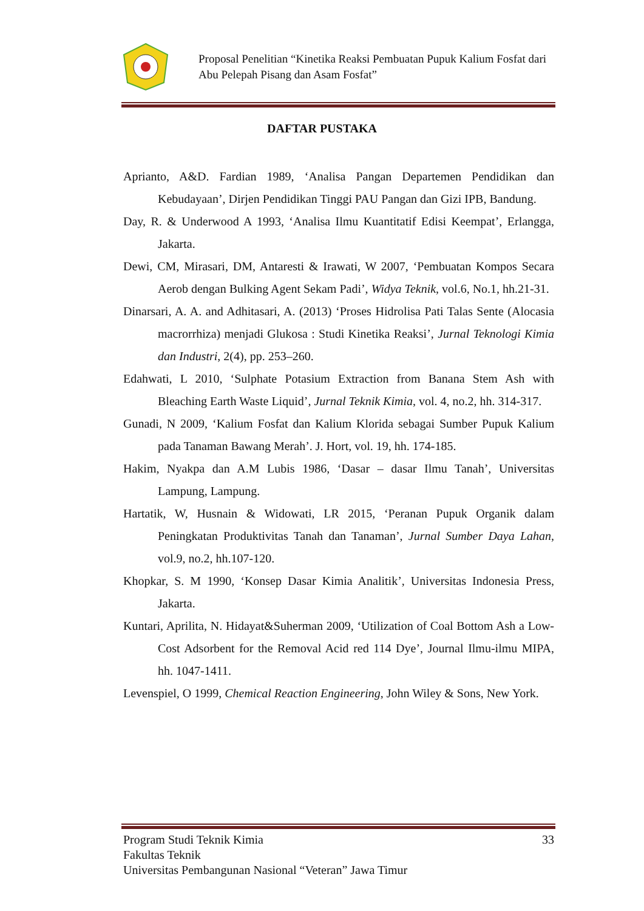Proposal Penelitian “Kinetika Reaksi Pembuatan Pupuk Kalium Fosfat dari
Abu Pelepah Pisang dan Asam Fosfat”
DAFTAR PUSTAKA
Aprianto, A&D. Fardian 1989, ‘Analisa Pangan Departemen Pendidikan dan Kebudayaan’, Dirjen Pendidikan Tinggi PAU Pangan dan Gizi IPB, Bandung.
Day, R. & Underwood A 1993, ‘Analisa Ilmu Kuantitatif Edisi Keempat’, Erlangga, Jakarta.
Dewi, CM, Mirasari, DM, Antaresti & Irawati, W 2007, ‘Pembuatan Kompos Secara Aerob dengan Bulking Agent Sekam Padi’, Widya Teknik, vol.6, No.1, hh.21-31.
Dinarsari, A. A. and Adhitasari, A. (2013) ‘Proses Hidrolisa Pati Talas Sente (Alocasia macrorrhiza) menjadi Glukosa : Studi Kinetika Reaksi’, Jurnal Teknologi Kimia dan Industri, 2(4), pp. 253–260.
Edahwati, L 2010, ‘Sulphate Potasium Extraction from Banana Stem Ash with Bleaching Earth Waste Liquid’, Jurnal Teknik Kimia, vol. 4, no.2, hh. 314-317.
Gunadi, N 2009, ‘Kalium Fosfat dan Kalium Klorida sebagai Sumber Pupuk Kalium pada Tanaman Bawang Merah’. J. Hort, vol. 19, hh. 174-185.
Hakim, Nyakpa dan A.M Lubis 1986, ‘Dasar – dasar Ilmu Tanah’, Universitas Lampung, Lampung.
Hartatik, W, Husnain & Widowati, LR 2015, ‘Peranan Pupuk Organik dalam Peningkatan Produktivitas Tanah dan Tanaman’, Jurnal Sumber Daya Lahan, vol.9, no.2, hh.107-120.
Khopkar, S. M 1990, ‘Konsep Dasar Kimia Analitik’, Universitas Indonesia Press, Jakarta.
Kuntari, Aprilita, N. Hidayat&Suherman 2009, ‘Utilization of Coal Bottom Ash a Low-Cost Adsorbent for the Removal Acid red 114 Dye’, Journal Ilmu-ilmu MIPA, hh. 1047-1411.
Levenspiel, O 1999, Chemical Reaction Engineering, John Wiley & Sons, New York.
Program Studi Teknik Kimia 33
Fakultas Teknik
Universitas Pembangunan Nasional “Veteran” Jawa Timur